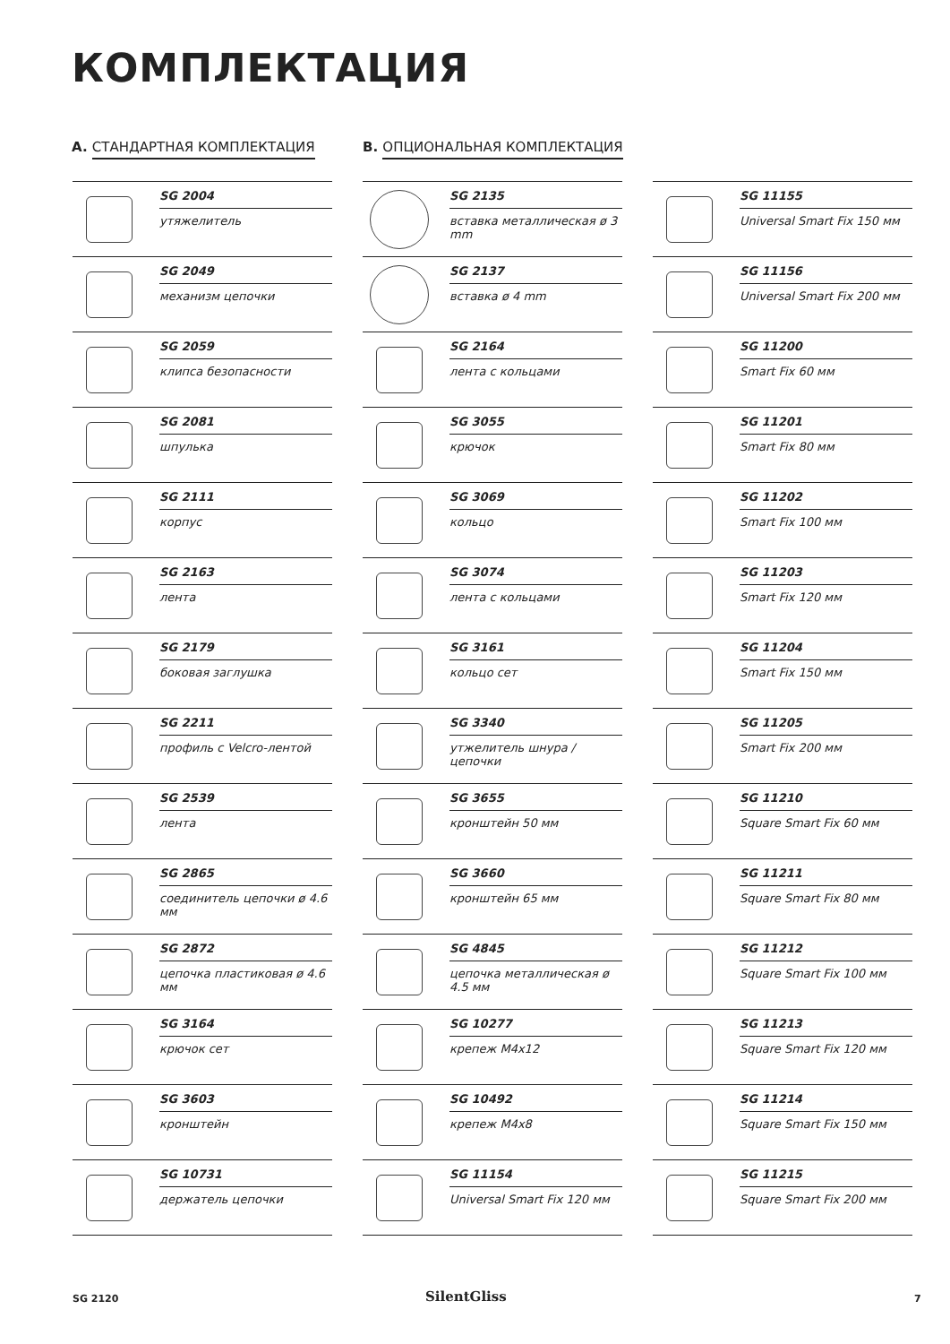КОМПЛЕКТАЦИЯ
A. СТАНДАРТНАЯ КОМПЛЕКТАЦИЯ B. ОПЦИОНАЛЬНАЯ КОМПЛЕКТАЦИЯ
SG 2004
утяжелитель
SG 2049
механизм цепочки
SG 2059
клипса безопасности
SG 2081
шпулька
SG 2111
корпус
SG 2163
лента
SG 2179
боковая заглушка
SG 2211
профиль с Velcro-лентой
SG 2539
лента
SG 2865
соединитель цепочки ø 4.6 мм
SG 2872
цепочка пластиковая ø 4.6 мм
SG 3164
крючок сет
SG 3603
кронштейн
SG 10731
держатель цепочки
SG 2135
вставка металлическая ø 3 mm
SG 2137
вставка ø 4 mm
SG 2164
лента с кольцами
SG 3055
крючок
SG 3069
кольцо
SG 3074
лента с кольцами
SG 3161
кольцо сет
SG 3340
утжелитель шнура / цепочки
SG 3655
кронштейн 50 мм
SG 3660
кронштейн 65 мм
SG 4845
цепочка металлическая ø 4.5 мм
SG 10277
крепеж M4x12
SG 10492
крепеж M4x8
SG 11154
Universal Smart Fix 120 мм
SG 11155
Universal Smart Fix 150 мм
SG 11156
Universal Smart Fix 200 мм
SG 11200
Smart Fix 60 мм
SG 11201
Smart Fix 80 мм
SG 11202
Smart Fix 100 мм
SG 11203
Smart Fix 120 мм
SG 11204
Smart Fix 150 мм
SG 11205
Smart Fix 200 мм
SG 11210
Square Smart Fix 60 мм
SG 11211
Square Smart Fix 80 мм
SG 11212
Square Smart Fix 100 мм
SG 11213
Square Smart Fix 120 мм
SG 11214
Square Smart Fix 150 мм
SG 11215
Square Smart Fix 200 мм
SG 2120 SilentGliss 7